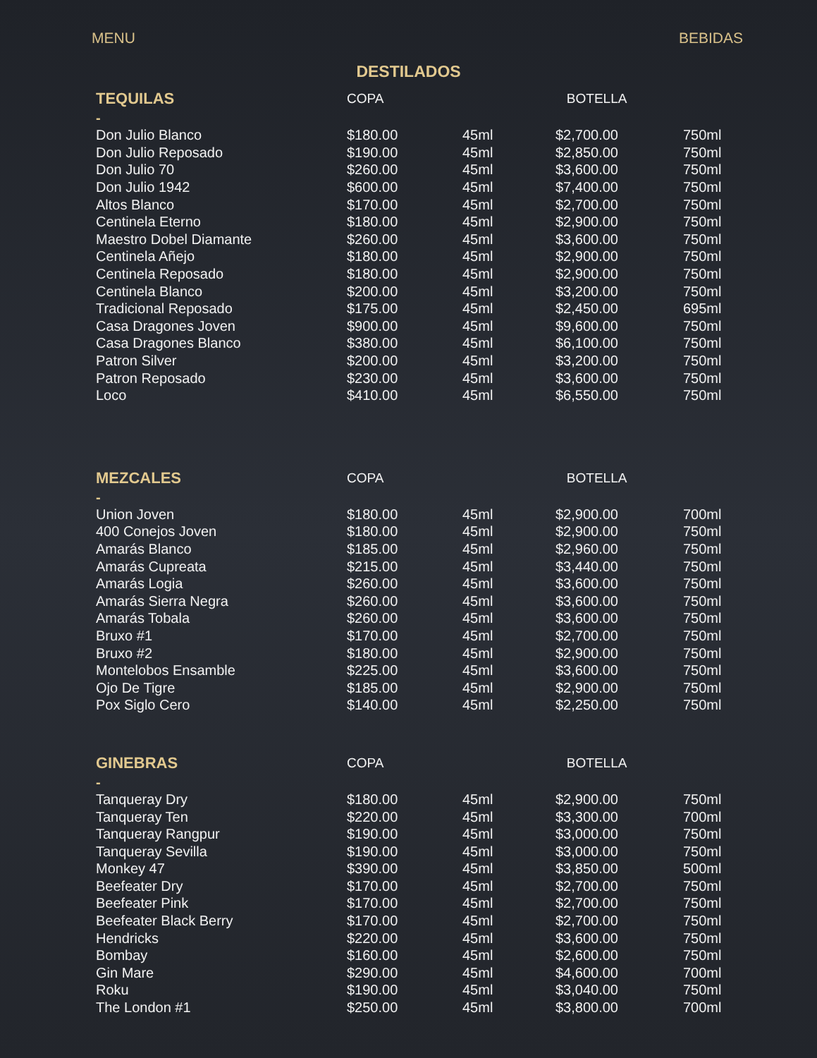MENU BEBIDAS
DESTILADOS
| TEQUILAS | COPA | | BOTELLA | |
| --- | --- | --- | --- | --- |
| - | | | | |
| Don Julio Blanco | $180.00 | 45ml | $2,700.00 | 750ml |
| Don Julio Reposado | $190.00 | 45ml | $2,850.00 | 750ml |
| Don Julio 70 | $260.00 | 45ml | $3,600.00 | 750ml |
| Don Julio 1942 | $600.00 | 45ml | $7,400.00 | 750ml |
| Altos Blanco | $170.00 | 45ml | $2,700.00 | 750ml |
| Centinela Eterno | $180.00 | 45ml | $2,900.00 | 750ml |
| Maestro Dobel Diamante | $260.00 | 45ml | $3,600.00 | 750ml |
| Centinela Añejo | $180.00 | 45ml | $2,900.00 | 750ml |
| Centinela Reposado | $180.00 | 45ml | $2,900.00 | 750ml |
| Centinela Blanco | $200.00 | 45ml | $3,200.00 | 750ml |
| Tradicional Reposado | $175.00 | 45ml | $2,450.00 | 695ml |
| Casa Dragones Joven | $900.00 | 45ml | $9,600.00 | 750ml |
| Casa Dragones Blanco | $380.00 | 45ml | $6,100.00 | 750ml |
| Patron Silver | $200.00 | 45ml | $3,200.00 | 750ml |
| Patron Reposado | $230.00 | 45ml | $3,600.00 | 750ml |
| Loco | $410.00 | 45ml | $6,550.00 | 750ml |
| MEZCALES | COPA | | BOTELLA | |
| - | | | | |
| Union Joven | $180.00 | 45ml | $2,900.00 | 700ml |
| 400 Conejos Joven | $180.00 | 45ml | $2,900.00 | 750ml |
| Amarás Blanco | $185.00 | 45ml | $2,960.00 | 750ml |
| Amarás Cupreata | $215.00 | 45ml | $3,440.00 | 750ml |
| Amarás Logia | $260.00 | 45ml | $3,600.00 | 750ml |
| Amarás Sierra Negra | $260.00 | 45ml | $3,600.00 | 750ml |
| Amarás Tobala | $260.00 | 45ml | $3,600.00 | 750ml |
| Bruxo #1 | $170.00 | 45ml | $2,700.00 | 750ml |
| Bruxo #2 | $180.00 | 45ml | $2,900.00 | 750ml |
| Montelobos Ensamble | $225.00 | 45ml | $3,600.00 | 750ml |
| Ojo De Tigre | $185.00 | 45ml | $2,900.00 | 750ml |
| Pox Siglo Cero | $140.00 | 45ml | $2,250.00 | 750ml |
| GINEBRAS | COPA | | BOTELLA | |
| - | | | | |
| Tanqueray Dry | $180.00 | 45ml | $2,900.00 | 750ml |
| Tanqueray Ten | $220.00 | 45ml | $3,300.00 | 700ml |
| Tanqueray Rangpur | $190.00 | 45ml | $3,000.00 | 750ml |
| Tanqueray Sevilla | $190.00 | 45ml | $3,000.00 | 750ml |
| Monkey 47 | $390.00 | 45ml | $3,850.00 | 500ml |
| Beefeater Dry | $170.00 | 45ml | $2,700.00 | 750ml |
| Beefeater Pink | $170.00 | 45ml | $2,700.00 | 750ml |
| Beefeater Black Berry | $170.00 | 45ml | $2,700.00 | 750ml |
| Hendricks | $220.00 | 45ml | $3,600.00 | 750ml |
| Bombay | $160.00 | 45ml | $2,600.00 | 750ml |
| Gin Mare | $290.00 | 45ml | $4,600.00 | 700ml |
| Roku | $190.00 | 45ml | $3,040.00 | 750ml |
| The London #1 | $250.00 | 45ml | $3,800.00 | 700ml |